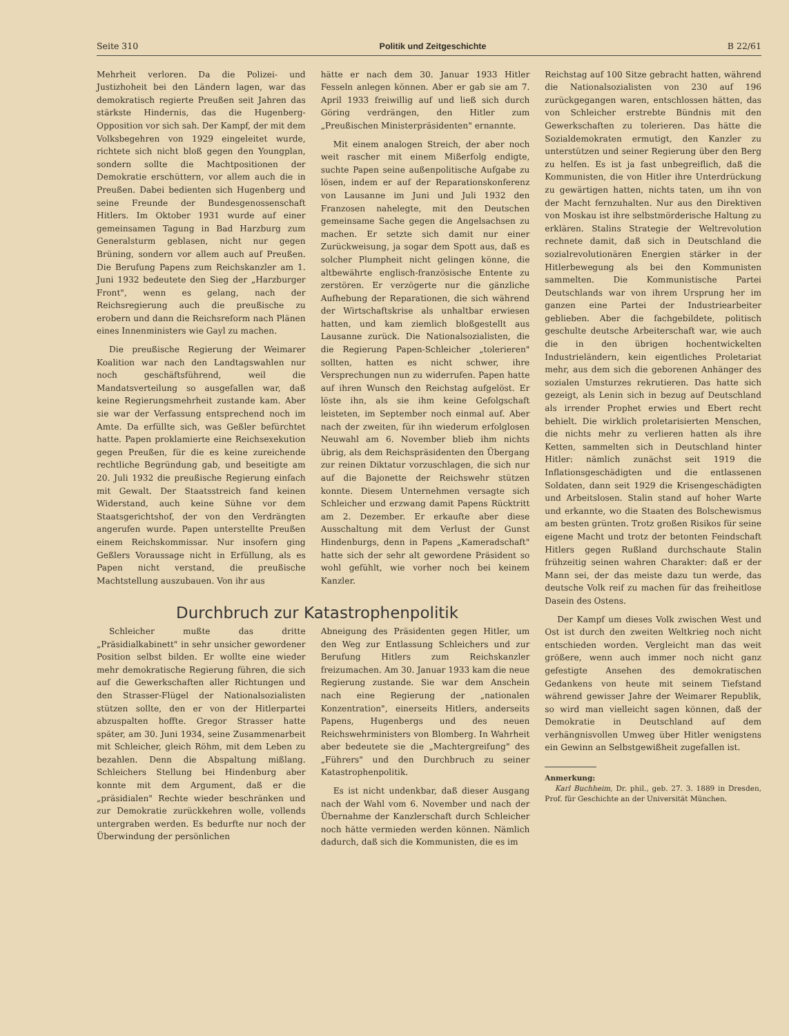Seite 310 Politik und Zeitgeschichte B 22/61
Mehrheit verloren. Da die Polizei- und Justizhoheit bei den Ländern lagen, war das demokratisch regierte Preußen seit Jahren das stärkste Hindernis, das die Hugenberg-Opposition vor sich sah. Der Kampf, der mit dem Volksbegehren von 1929 eingeleitet wurde, richtete sich nicht bloß gegen den Youngplan, sondern sollte die Machtpositionen der Demokratie erschüttern, vor allem auch die in Preußen. Dabei bedienten sich Hugenberg und seine Freunde der Bundesgenossenschaft Hitlers. Im Oktober 1931 wurde auf einer gemeinsamen Tagung in Bad Harzburg zum Generalsturm geblasen, nicht nur gegen Brüning, sondern vor allem auch auf Preußen. Die Berufung Papens zum Reichskanzler am 1. Juni 1932 bedeutete den Sieg der „Harzburger Front", wenn es gelang, nach der Reichsregierung auch die preußische zu erobern und dann die Reichsreform nach Plänen eines Innenministers wie Gayl zu machen.
Die preußische Regierung der Weimarer Koalition war nach den Landtagswahlen nur noch geschäftsführend, weil die Mandatsverteilung so ausgefallen war, daß keine Regierungsmehrheit zustande kam. Aber sie war der Verfassung entsprechend noch im Amte. Da erfüllte sich, was Geßler befürchtet hatte. Papen proklamierte eine Reichsexekution gegen Preußen, für die es keine zureichende rechtliche Begründung gab, und beseitigte am 20. Juli 1932 die preußische Regierung einfach mit Gewalt. Der Staatsstreich fand keinen Widerstand, auch keine Sühne vor dem Staatsgerichtshof, der von den Verdrängten angerufen wurde. Papen unterstellte Preußen einem Reichskommissar. Nur insofern ging Geßlers Voraussage nicht in Erfüllung, als es Papen nicht verstand, die preußische Machtstellung auszubauen. Von ihr aus
hätte er nach dem 30. Januar 1933 Hitler Fesseln anlegen können. Aber er gab sie am 7. April 1933 freiwillig auf und ließ sich durch Göring verdrängen, den Hitler zum „Preußischen Ministerpräsidenten" ernannte.
Mit einem analogen Streich, der aber noch weit rascher mit einem Mißerfolg endigte, suchte Papen seine außenpolitische Aufgabe zu lösen, indem er auf der Reparationskonferenz von Lausanne im Juni und Juli 1932 den Franzosen nahelegte, mit den Deutschen gemeinsame Sache gegen die Angelsachsen zu machen. Er setzte sich damit nur einer Zurückweisung, ja sogar dem Spott aus, daß es solcher Plumpheit nicht gelingen könne, die altbewährte englisch-französische Entente zu zerstören. Er verzögerte nur die gänzliche Aufhebung der Reparationen, die sich während der Wirtschaftskrise als unhaltbar erwiesen hatten, und kam ziemlich bloßgestellt aus Lausanne zurück. Die Nationalsozialisten, die die Regierung Papen-Schleicher „tolerieren" sollten, hatten es nicht schwer, ihre Versprechungen nun zu widerrufen. Papen hatte auf ihren Wunsch den Reichstag aufgelöst. Er löste ihn, als sie ihm keine Gefolgschaft leisteten, im September noch einmal auf. Aber nach der zweiten, für ihn wiederum erfolglosen Neuwahl am 6. November blieb ihm nichts übrig, als dem Reichspräsidenten den Übergang zur reinen Diktatur vorzuschlagen, die sich nur auf die Bajonette der Reichswehr stützen konnte. Diesem Unternehmen versagte sich Schleicher und erzwang damit Papens Rücktritt am 2. Dezember. Er erkaufte aber diese Ausschaltung mit dem Verlust der Gunst Hindenburgs, denn in Papens „Kameradschaft" hatte sich der sehr alt gewordene Präsident so wohl gefühlt, wie vorher noch bei keinem Kanzler.
Durchbruch zur Katastrophenpolitik
Schleicher mußte das dritte „Präsidialkabinett" in sehr unsicher gewordener Position selbst bilden. Er wollte eine wieder mehr demokratische Regierung führen, die sich auf die Gewerkschaften aller Richtungen und den Strasser-Flügel der Nationalsozialisten stützen sollte, den er von der Hitlerpartei abzuspalten hoffte. Gregor Strasser hatte später, am 30. Juni 1934, seine Zusammenarbeit mit Schleicher, gleich Röhm, mit dem Leben zu bezahlen. Denn die Abspaltung mißlang. Schleichers Stellung bei Hindenburg aber konnte mit dem Argument, daß er die „präsidialen" Rechte wieder beschränken und zur Demokratie zurückkehren wolle, vollends untergraben werden. Es bedurfte nur noch der Überwindung der persönlichen
Abneigung des Präsidenten gegen Hitler, um den Weg zur Entlassung Schleichers und zur Berufung Hitlers zum Reichskanzler freizumachen. Am 30. Januar 1933 kam die neue Regierung zustande. Sie war dem Anschein nach eine Regierung der „nationalen Konzentration", einerseits Hitlers, anderseits Papens, Hugenbergs und des neuen Reichswehrministers von Blomberg. In Wahrheit aber bedeutete sie die „Machtergreifung" des „Führers" und den Durchbruch zu seiner Katastrophenpolitik.
Es ist nicht undenkbar, daß dieser Ausgang nach der Wahl vom 6. November und nach der Übernahme der Kanzlerschaft durch Schleicher noch hätte vermieden werden können. Nämlich dadurch, daß sich die Kommunisten, die es im
Reichstag auf 100 Sitze gebracht hatten, während die Nationalsozialisten von 230 auf 196 zurückgegangen waren, entschlossen hätten, das von Schleicher erstrebte Bündnis mit den Gewerkschaften zu tolerieren. Das hätte die Sozialdemokraten ermutigt, den Kanzler zu unterstützen und seiner Regierung über den Berg zu helfen. Es ist ja fast unbegreiflich, daß die Kommunisten, die von Hitler ihre Unterdrückung zu gewärtigen hatten, nichts taten, um ihn von der Macht fernzuhalten. Nur aus den Direktiven von Moskau ist ihre selbstmörderische Haltung zu erklären. Stalins Strategie der Weltrevolution rechnete damit, daß sich in Deutschland die sozialrevolutionären Energien stärker in der Hitlerbewegung als bei den Kommunisten sammelten. Die Kommunistische Partei Deutschlands war von ihrem Ursprung her im ganzen eine Partei der Industriearbeiter geblieben. Aber die fachgebildete, politisch geschulte deutsche Arbeiterschaft war, wie auch die in den übrigen hochentwickelten Industrieländern, kein eigentliches Proletariat mehr, aus dem sich die geborenen Anhänger des sozialen Umsturzes rekrutieren. Das hatte sich gezeigt, als Lenin sich in bezug auf Deutschland als irrender Prophet erwies und Ebert recht behielt. Die wirklich proletarisierten Menschen, die nichts mehr zu verlieren hatten als ihre Ketten, sammelten sich in Deutschland hinter Hitler: nämlich zunächst seit 1919 die Inflationsgeschädigten und die entlassenen Soldaten, dann seit 1929 die Krisengeschädigten und Arbeitslosen. Stalin stand auf hoher Warte und erkannte, wo die Staaten des Bolschewismus am besten grünten. Trotz großen Risikos für seine eigene Macht und trotz der betonten Feindschaft Hitlers gegen Rußland durchschaute Stalin frühzeitig seinen wahren Charakter: daß er der Mann sei, der das meiste dazu tun werde, das deutsche Volk reif zu machen für das freiheitlose Dasein des Ostens.
Der Kampf um dieses Volk zwischen West und Ost ist durch den zweiten Weltkrieg noch nicht entschieden worden. Vergleicht man das weit größere, wenn auch immer noch nicht ganz gefestigte Ansehen des demokratischen Gedankens von heute mit seinem Tiefstand während gewisser Jahre der Weimarer Republik, so wird man vielleicht sagen können, daß der Demokratie in Deutschland auf dem verhängnisvollen Umweg über Hitler wenigstens ein Gewinn an Selbstgewißheit zugefallen ist.
Anmerkung:
Karl Buchheim, Dr. phil., geb. 27. 3. 1889 in Dresden, Prof. für Geschichte an der Universität München.